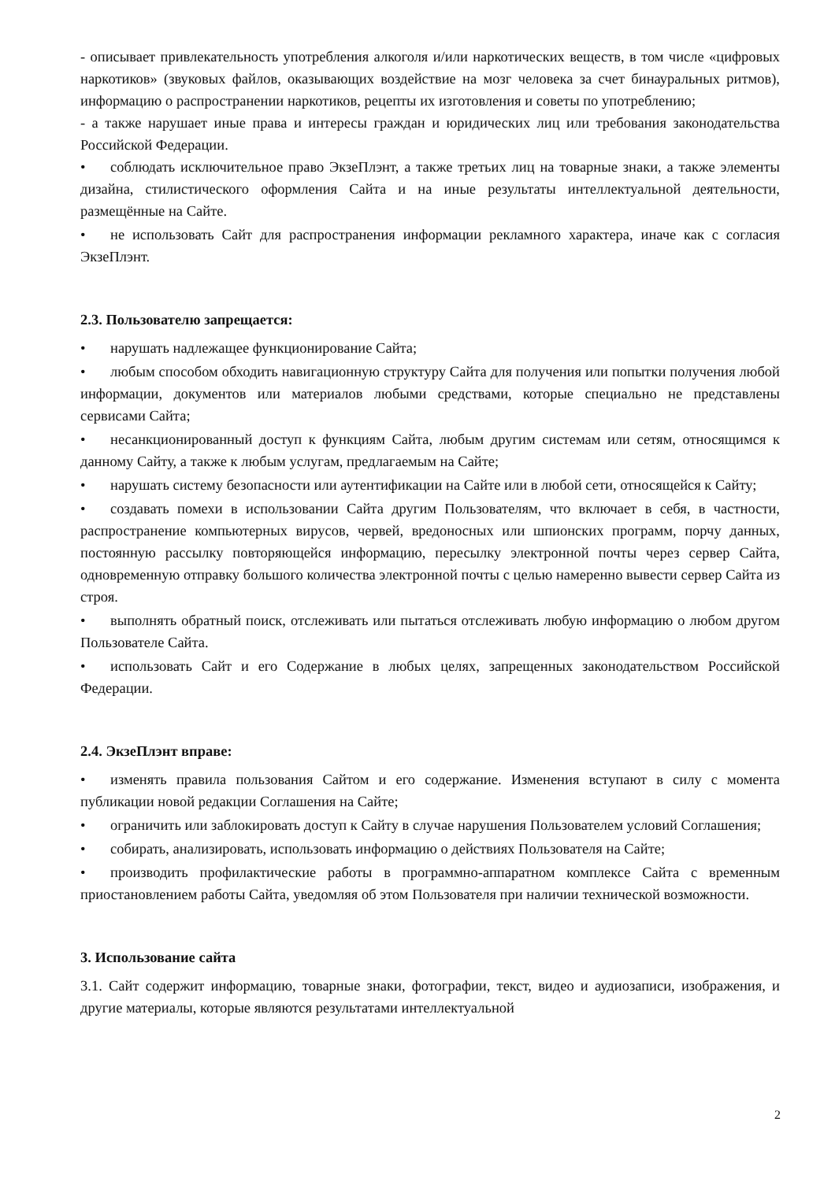- описывает привлекательность употребления алкоголя и/или наркотических веществ, в том числе «цифровых наркотиков» (звуковых файлов, оказывающих воздействие на мозг человека за счет бинауральных ритмов), информацию о распространении наркотиков, рецепты их изготовления и советы по употреблению;
- а также нарушает иные права и интересы граждан и юридических лиц или требования законодательства Российской Федерации.
• соблюдать исключительное право ЭкзеПлэнт, а также третьих лиц на товарные знаки, а также элементы дизайна, стилистического оформления Сайта и на иные результаты интеллектуальной деятельности, размещённые на Сайте.
• не использовать Сайт для распространения информации рекламного характера, иначе как с согласия ЭкзеПлэнт.
2.3. Пользователю запрещается:
• нарушать надлежащее функционирование Сайта;
• любым способом обходить навигационную структуру Сайта для получения или попытки получения любой информации, документов или материалов любыми средствами, которые специально не представлены сервисами Сайта;
• несанкционированный доступ к функциям Сайта, любым другим системам или сетям, относящимся к данному Сайту, а также к любым услугам, предлагаемым на Сайте;
• нарушать систему безопасности или аутентификации на Сайте или в любой сети, относящейся к Сайту;
• создавать помехи в использовании Сайта другим Пользователям, что включает в себя, в частности, распространение компьютерных вирусов, червей, вредоносных или шпионских программ, порчу данных, постоянную рассылку повторяющейся информацию, пересылку электронной почты через сервер Сайта, одновременную отправку большого количества электронной почты с целью намеренно вывести сервер Сайта из строя.
• выполнять обратный поиск, отслеживать или пытаться отслеживать любую информацию о любом другом Пользователе Сайта.
• использовать Сайт и его Содержание в любых целях, запрещенных законодательством Российской Федерации.
2.4. ЭкзеПлэнт вправе:
• изменять правила пользования Сайтом и его содержание. Изменения вступают в силу с момента публикации новой редакции Соглашения на Сайте;
• ограничить или заблокировать доступ к Сайту в случае нарушения Пользователем условий Соглашения;
• собирать, анализировать, использовать информацию о действиях Пользователя на Сайте;
• производить профилактические работы в программно-аппаратном комплексе Сайта с временным приостановлением работы Сайта, уведомляя об этом Пользователя при наличии технической возможности.
3. Использование сайта
3.1. Сайт содержит информацию, товарные знаки, фотографии, текст, видео и аудиозаписи, изображения, и другие материалы, которые являются результатами интеллектуальной
2